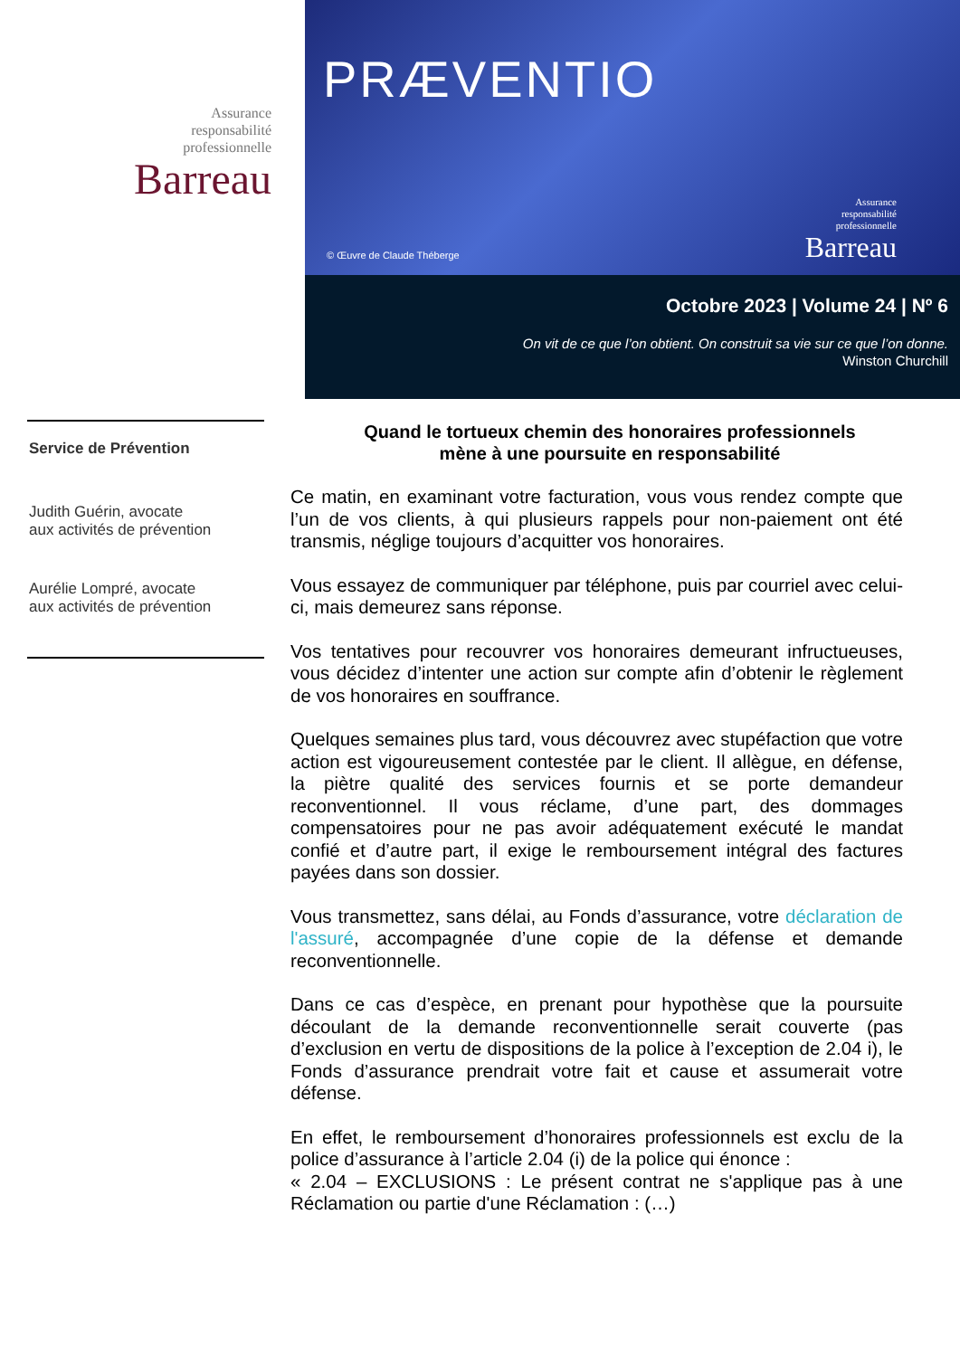Assurance
responsabilité
professionnelle
Barreau
Service de Prévention
Judith Guérin, avocate
aux activités de prévention
Aurélie Lompré, avocate
aux activités de prévention
PRÆVENTIO
© Œuvre de Claude Théberge
Assurance
responsabilité
professionnelle
Barreau
Octobre 2023 | Volume 24 | Nº 6
On vit de ce que l’on obtient. On construit sa vie sur ce que l’on donne.
Winston Churchill
Quand le tortueux chemin des honoraires professionnels
mène à une poursuite en responsabilité
Ce matin, en examinant votre facturation, vous vous rendez compte que l’un de vos clients, à qui plusieurs rappels pour non-paiement ont été transmis, néglige toujours d’acquitter vos honoraires.
Vous essayez de communiquer par téléphone, puis par courriel avec celui-ci, mais demeurez sans réponse.
Vos tentatives pour recouvrer vos honoraires demeurant infructueuses, vous décidez d’intenter une action sur compte afin d’obtenir le règlement de vos honoraires en souffrance.
Quelques semaines plus tard, vous découvrez avec stupéfaction que votre action est vigoureusement contestée par le client. Il allègue, en défense, la piètre qualité des services fournis et se porte demandeur reconventionnel. Il vous réclame, d’une part, des dommages compensatoires pour ne pas avoir adéquatement exécuté le mandat confié et d’autre part, il exige le remboursement intégral des factures payées dans son dossier.
Vous transmettez, sans délai, au Fonds d’assurance, votre déclaration de l'assuré, accompagnée d’une copie de la défense et demande reconventionnelle.
Dans ce cas d’espèce, en prenant pour hypothèse que la poursuite découlant de la demande reconventionnelle serait couverte (pas d’exclusion en vertu de dispositions de la police à l’exception de 2.04 i), le Fonds d’assurance prendrait votre fait et cause et assumerait votre défense.
En effet, le remboursement d’honoraires professionnels est exclu de la police d’assurance à l’article 2.04 (i) de la police qui énonce :
« 2.04 – EXCLUSIONS : Le présent contrat ne s'applique pas à une Réclamation ou partie d'une Réclamation : (…)